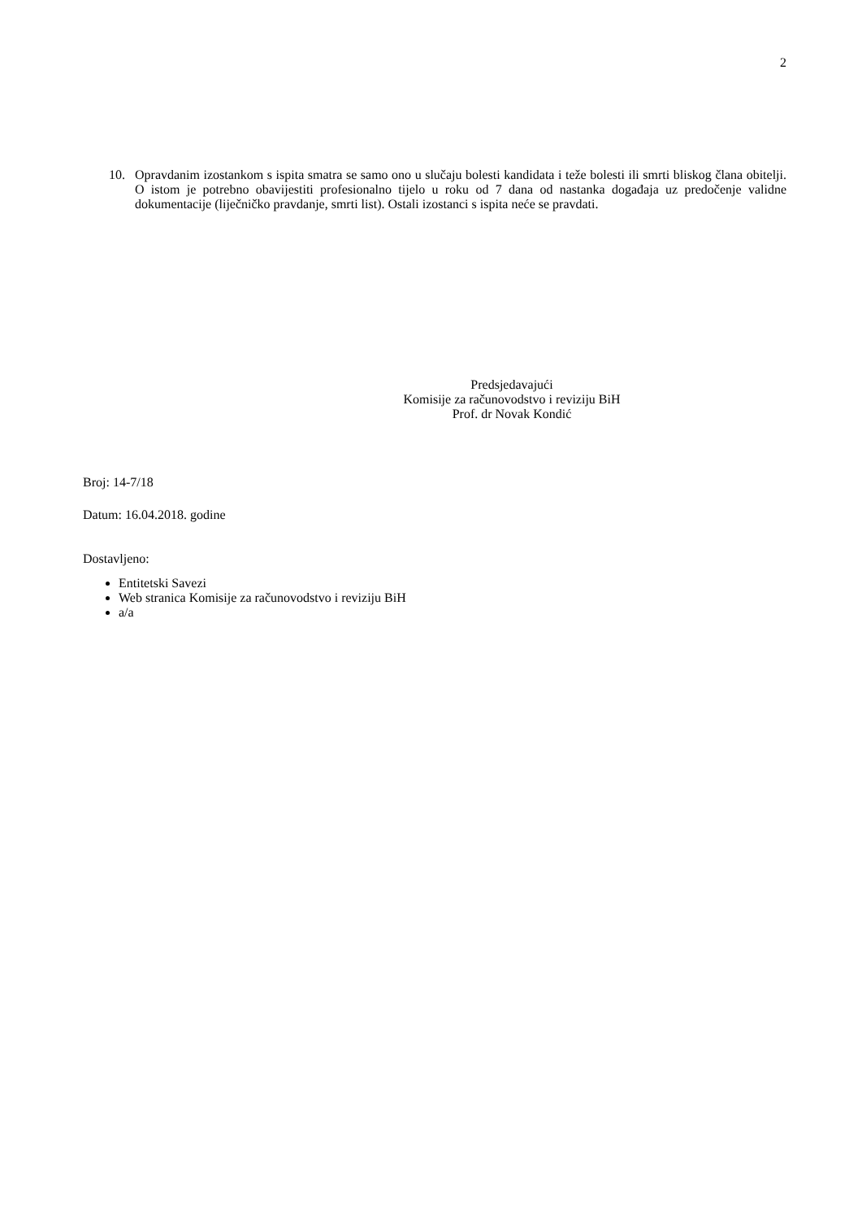2
10. Opravdanim izostankom s ispita smatra se samo ono u slučaju bolesti kandidata i teže bolesti ili smrti bliskog člana obitelji. O istom je potrebno obavijestiti profesionalno tijelo u roku od 7 dana od nastanka događaja uz predočenje validne dokumentacije (liječničko pravdanje, smrti list). Ostali izostanci s ispita neće se pravdati.
Predsjedavajući
Komisije za računovodstvo i reviziju BiH
Prof. dr Novak Kondić
Broj: 14-7/18
Datum: 16.04.2018. godine
Dostavljeno:
Entitetski Savezi
Web stranica Komisije za računovodstvo i reviziju BiH
a/a